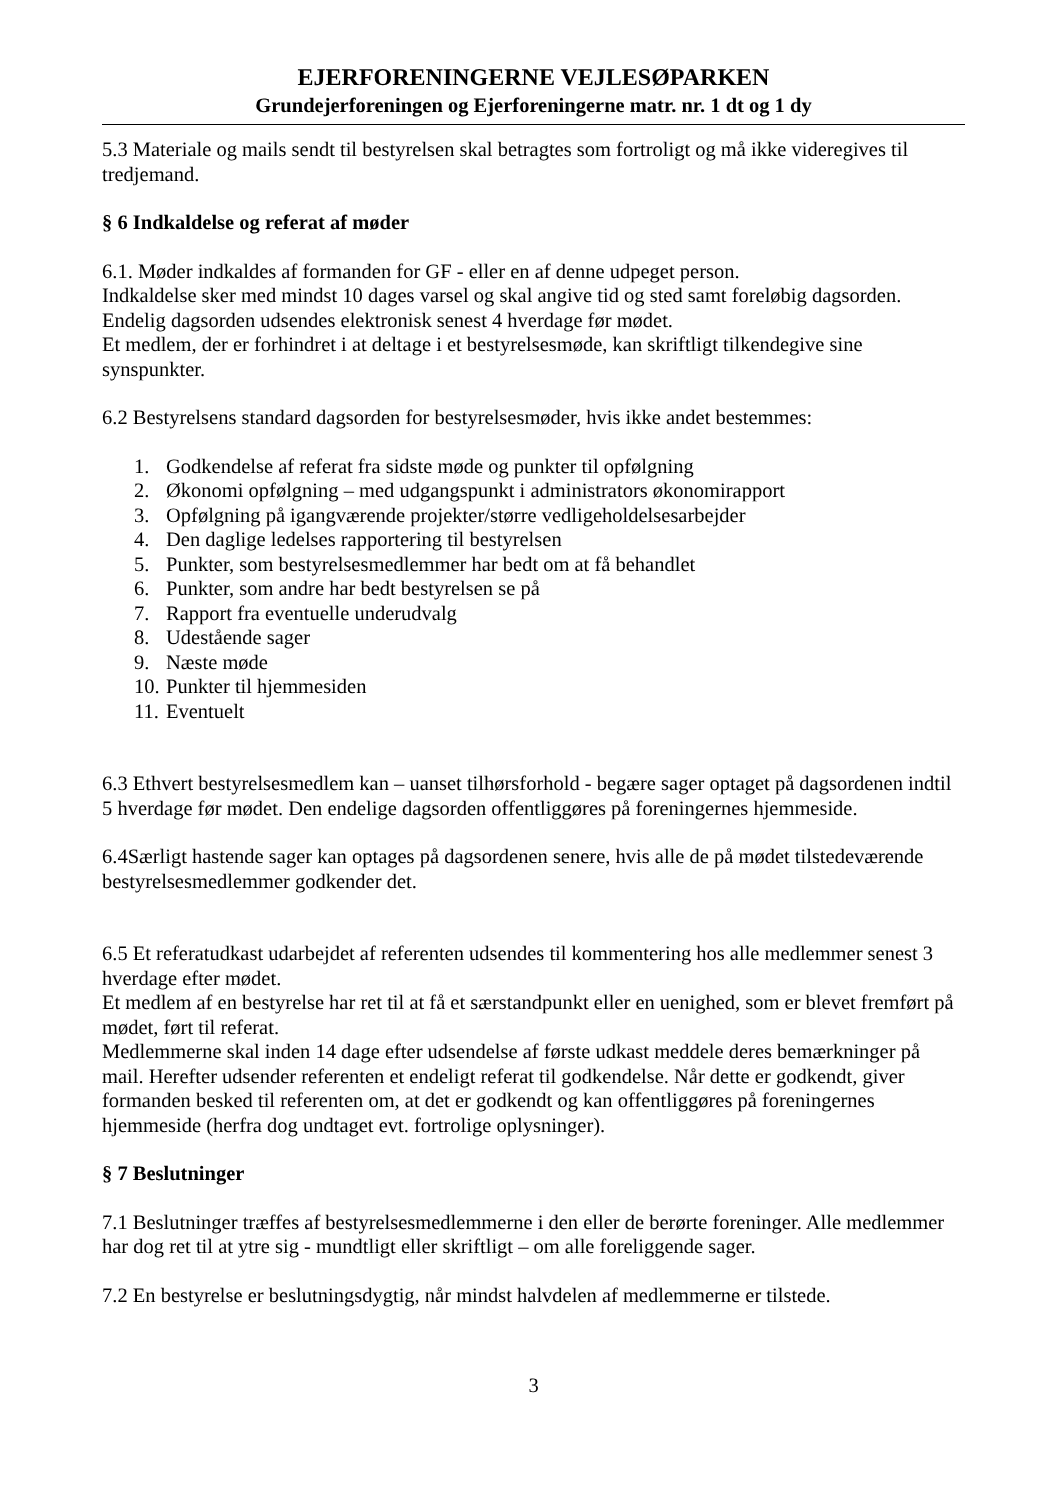EJERFORENINGERNE VEJLESØPARKEN
Grundejerforeningen og Ejerforeningerne matr. nr. 1 dt og 1 dy
5.3 Materiale og mails sendt til bestyrelsen skal betragtes som fortroligt og må ikke videregives til tredjemand.
§ 6 Indkaldelse og referat af møder
6.1. Møder indkaldes af formanden for GF - eller en af denne udpeget person.
Indkaldelse sker med mindst 10 dages varsel og skal angive tid og sted samt foreløbig dagsorden.
Endelig dagsorden udsendes elektronisk senest 4 hverdage før mødet.
Et medlem, der er forhindret i at deltage i et bestyrelsesmøde, kan skriftligt tilkendegive sine synspunkter.
6.2 Bestyrelsens standard dagsorden for bestyrelsesmøder, hvis ikke andet bestemmes:
1. Godkendelse af referat fra sidste møde og punkter til opfølgning
2. Økonomi opfølgning – med udgangspunkt i administrators økonomirapport
3. Opfølgning på igangværende projekter/større vedligeholdelsesarbejder
4. Den daglige ledelses rapportering til bestyrelsen
5. Punkter, som bestyrelsesmedlemmer har bedt om at få behandlet
6. Punkter, som andre har bedt bestyrelsen se på
7. Rapport fra eventuelle underudvalg
8. Udestående sager
9. Næste møde
10. Punkter til hjemmesiden
11. Eventuelt
6.3 Ethvert bestyrelsesmedlem kan – uanset tilhørsforhold - begære sager optaget på dagsordenen indtil 5 hverdage før mødet. Den endelige dagsorden offentliggøres på foreningernes hjemmeside.
6.4Særligt hastende sager kan optages på dagsordenen senere, hvis alle de på mødet tilstedeværende bestyrelsesmedlemmer godkender det.
6.5 Et referatudkast udarbejdet af referenten udsendes til kommentering hos alle medlemmer senest 3 hverdage efter mødet.
Et medlem af en bestyrelse har ret til at få et særstandpunkt eller en uenighed, som er blevet fremført på mødet, ført til referat.
Medlemmerne skal inden 14 dage efter udsendelse af første udkast meddele deres bemærkninger på mail. Herefter udsender referenten et endeligt referat til godkendelse. Når dette er godkendt, giver formanden besked til referenten om, at det er godkendt og kan offentliggøres på foreningernes hjemmeside (herfra dog undtaget evt. fortrolige oplysninger).
§ 7 Beslutninger
7.1 Beslutninger træffes af bestyrelsesmedlemmerne i den eller de berørte foreninger. Alle medlemmer har dog ret til at ytre sig - mundtligt eller skriftligt – om alle foreliggende sager.
7.2 En bestyrelse er beslutningsdygtig, når mindst halvdelen af medlemmerne er tilstede.
3